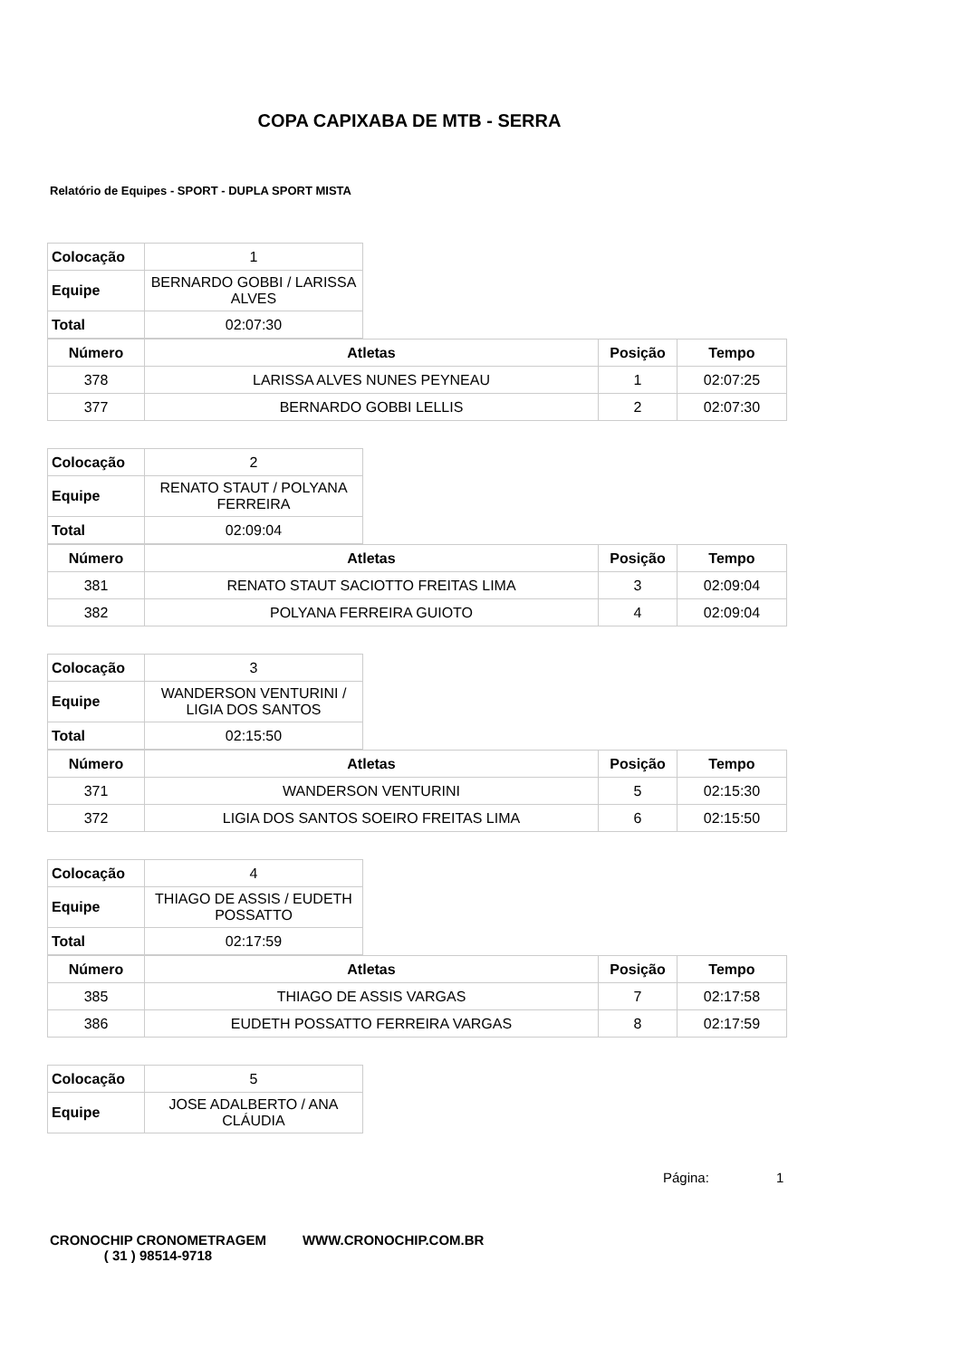COPA CAPIXABA DE MTB - SERRA
Relatório de Equipes - SPORT - DUPLA SPORT MISTA
| Colocação | 1 |
| Equipe | BERNARDO GOBBI / LARISSA ALVES |
| Total | 02:07:30 |
| Número | Atletas | Posição | Tempo |
| --- | --- | --- | --- |
| 378 | LARISSA ALVES NUNES PEYNEAU | 1 | 02:07:25 |
| 377 | BERNARDO GOBBI LELLIS | 2 | 02:07:30 |
| Colocação | 2 |
| Equipe | RENATO STAUT / POLYANA FERREIRA |
| Total | 02:09:04 |
| Número | Atletas | Posição | Tempo |
| --- | --- | --- | --- |
| 381 | RENATO STAUT SACIOTTO FREITAS LIMA | 3 | 02:09:04 |
| 382 | POLYANA FERREIRA GUIOTO | 4 | 02:09:04 |
| Colocação | 3 |
| Equipe | WANDERSON VENTURINI / LIGIA DOS SANTOS |
| Total | 02:15:50 |
| Número | Atletas | Posição | Tempo |
| --- | --- | --- | --- |
| 371 | WANDERSON VENTURINI | 5 | 02:15:30 |
| 372 | LIGIA DOS SANTOS SOEIRO FREITAS LIMA | 6 | 02:15:50 |
| Colocação | 4 |
| Equipe | THIAGO DE ASSIS / EUDETH POSSATTO |
| Total | 02:17:59 |
| Número | Atletas | Posição | Tempo |
| --- | --- | --- | --- |
| 385 | THIAGO DE ASSIS VARGAS | 7 | 02:17:58 |
| 386 | EUDETH POSSATTO FERREIRA VARGAS | 8 | 02:17:59 |
| Colocação | 5 |
| Equipe | JOSE ADALBERTO / ANA CLÁUDIA |
Página: 1
CRONOCHIP CRONOMETRAGEM
( 31 ) 98514-9718
WWW.CRONOCHIP.COM.BR